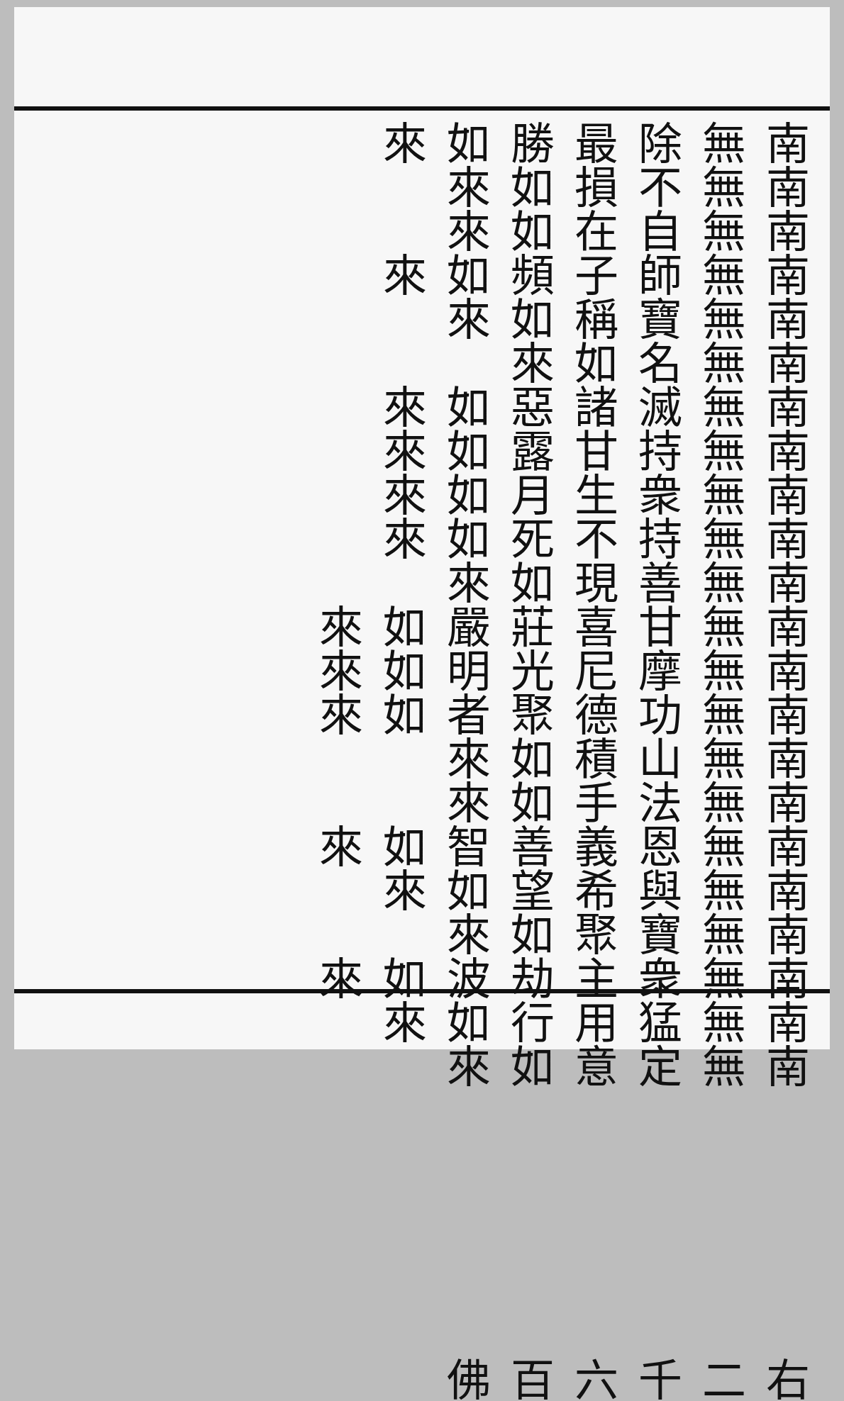南無除最勝如來 南無不損如來
南無自在如來 南無師子頻如來
南無寶稱如來 南無名如來
南無滅諸惡如來 南無持甘露如來
南無衆生月如來 南無持不死如來
南無善現如來 南無甘喜莊嚴如來
南無摩尼光明如來 南無功德聚者如來
南無山積如來 南無法手如來
南無恩義善智如來 南無與希望如來
南無寶聚如來 南無衆主劫波如來
南無猛用行如來 南無定意如來
右二千六百佛